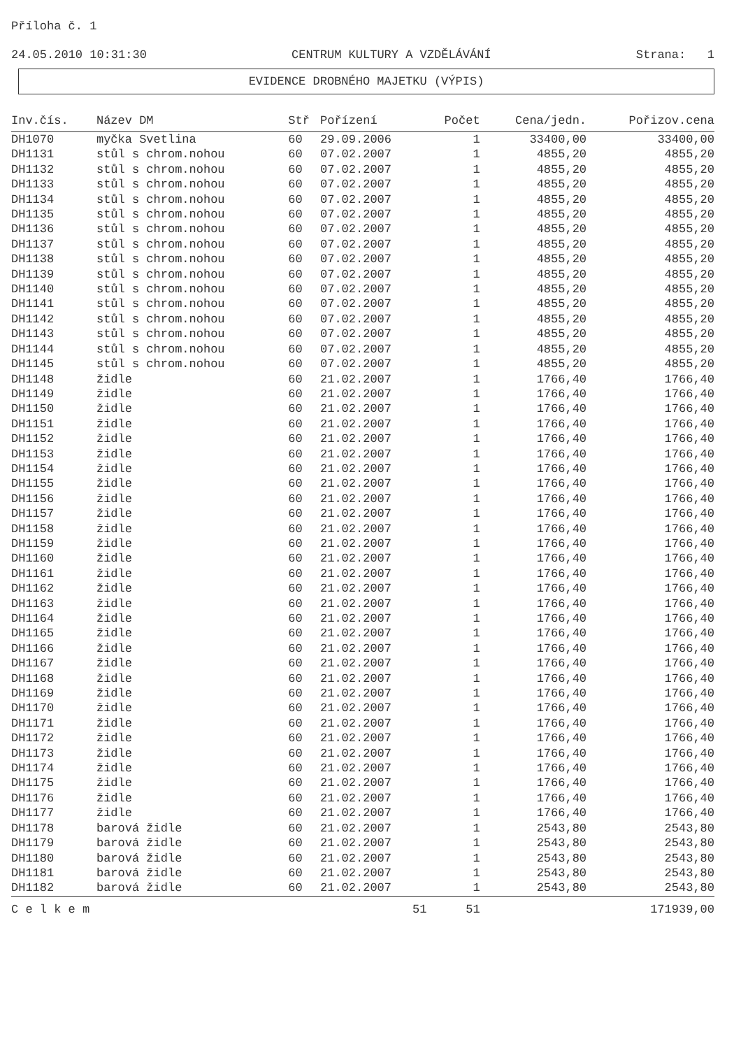Příloha č. 1
24.05.2010 10:31:30 CENTRUM KULTURY A VZDĚLÁVÁNÍ Strana: 1
EVIDENCE DROBNÉHO MAJETKU (VÝPIS)
| Inv.čís. | Název DM | Stř | Pořízení | Počet | Cena/jedn. | Pořizov.cena |
| --- | --- | --- | --- | --- | --- | --- |
| DH1070 | myčka Svetlina | 60 | 29.09.2006 | 1 | 33400,00 | 33400,00 |
| DH1131 | stůl s chrom.nohou | 60 | 07.02.2007 | 1 | 4855,20 | 4855,20 |
| DH1132 | stůl s chrom.nohou | 60 | 07.02.2007 | 1 | 4855,20 | 4855,20 |
| DH1133 | stůl s chrom.nohou | 60 | 07.02.2007 | 1 | 4855,20 | 4855,20 |
| DH1134 | stůl s chrom.nohou | 60 | 07.02.2007 | 1 | 4855,20 | 4855,20 |
| DH1135 | stůl s chrom.nohou | 60 | 07.02.2007 | 1 | 4855,20 | 4855,20 |
| DH1136 | stůl s chrom.nohou | 60 | 07.02.2007 | 1 | 4855,20 | 4855,20 |
| DH1137 | stůl s chrom.nohou | 60 | 07.02.2007 | 1 | 4855,20 | 4855,20 |
| DH1138 | stůl s chrom.nohou | 60 | 07.02.2007 | 1 | 4855,20 | 4855,20 |
| DH1139 | stůl s chrom.nohou | 60 | 07.02.2007 | 1 | 4855,20 | 4855,20 |
| DH1140 | stůl s chrom.nohou | 60 | 07.02.2007 | 1 | 4855,20 | 4855,20 |
| DH1141 | stůl s chrom.nohou | 60 | 07.02.2007 | 1 | 4855,20 | 4855,20 |
| DH1142 | stůl s chrom.nohou | 60 | 07.02.2007 | 1 | 4855,20 | 4855,20 |
| DH1143 | stůl s chrom.nohou | 60 | 07.02.2007 | 1 | 4855,20 | 4855,20 |
| DH1144 | stůl s chrom.nohou | 60 | 07.02.2007 | 1 | 4855,20 | 4855,20 |
| DH1145 | stůl s chrom.nohou | 60 | 07.02.2007 | 1 | 4855,20 | 4855,20 |
| DH1148 | židle | 60 | 21.02.2007 | 1 | 1766,40 | 1766,40 |
| DH1149 | židle | 60 | 21.02.2007 | 1 | 1766,40 | 1766,40 |
| DH1150 | židle | 60 | 21.02.2007 | 1 | 1766,40 | 1766,40 |
| DH1151 | židle | 60 | 21.02.2007 | 1 | 1766,40 | 1766,40 |
| DH1152 | židle | 60 | 21.02.2007 | 1 | 1766,40 | 1766,40 |
| DH1153 | židle | 60 | 21.02.2007 | 1 | 1766,40 | 1766,40 |
| DH1154 | židle | 60 | 21.02.2007 | 1 | 1766,40 | 1766,40 |
| DH1155 | židle | 60 | 21.02.2007 | 1 | 1766,40 | 1766,40 |
| DH1156 | židle | 60 | 21.02.2007 | 1 | 1766,40 | 1766,40 |
| DH1157 | židle | 60 | 21.02.2007 | 1 | 1766,40 | 1766,40 |
| DH1158 | židle | 60 | 21.02.2007 | 1 | 1766,40 | 1766,40 |
| DH1159 | židle | 60 | 21.02.2007 | 1 | 1766,40 | 1766,40 |
| DH1160 | židle | 60 | 21.02.2007 | 1 | 1766,40 | 1766,40 |
| DH1161 | židle | 60 | 21.02.2007 | 1 | 1766,40 | 1766,40 |
| DH1162 | židle | 60 | 21.02.2007 | 1 | 1766,40 | 1766,40 |
| DH1163 | židle | 60 | 21.02.2007 | 1 | 1766,40 | 1766,40 |
| DH1164 | židle | 60 | 21.02.2007 | 1 | 1766,40 | 1766,40 |
| DH1165 | židle | 60 | 21.02.2007 | 1 | 1766,40 | 1766,40 |
| DH1166 | židle | 60 | 21.02.2007 | 1 | 1766,40 | 1766,40 |
| DH1167 | židle | 60 | 21.02.2007 | 1 | 1766,40 | 1766,40 |
| DH1168 | židle | 60 | 21.02.2007 | 1 | 1766,40 | 1766,40 |
| DH1169 | židle | 60 | 21.02.2007 | 1 | 1766,40 | 1766,40 |
| DH1170 | židle | 60 | 21.02.2007 | 1 | 1766,40 | 1766,40 |
| DH1171 | židle | 60 | 21.02.2007 | 1 | 1766,40 | 1766,40 |
| DH1172 | židle | 60 | 21.02.2007 | 1 | 1766,40 | 1766,40 |
| DH1173 | židle | 60 | 21.02.2007 | 1 | 1766,40 | 1766,40 |
| DH1174 | židle | 60 | 21.02.2007 | 1 | 1766,40 | 1766,40 |
| DH1175 | židle | 60 | 21.02.2007 | 1 | 1766,40 | 1766,40 |
| DH1176 | židle | 60 | 21.02.2007 | 1 | 1766,40 | 1766,40 |
| DH1177 | židle | 60 | 21.02.2007 | 1 | 1766,40 | 1766,40 |
| DH1178 | barová židle | 60 | 21.02.2007 | 1 | 2543,80 | 2543,80 |
| DH1179 | barová židle | 60 | 21.02.2007 | 1 | 2543,80 | 2543,80 |
| DH1180 | barová židle | 60 | 21.02.2007 | 1 | 2543,80 | 2543,80 |
| DH1181 | barová židle | 60 | 21.02.2007 | 1 | 2543,80 | 2543,80 |
| DH1182 | barová židle | 60 | 21.02.2007 | 1 | 2543,80 | 2543,80 |
| C e l k e m | | | 51 | 51 | | 171939,00 |